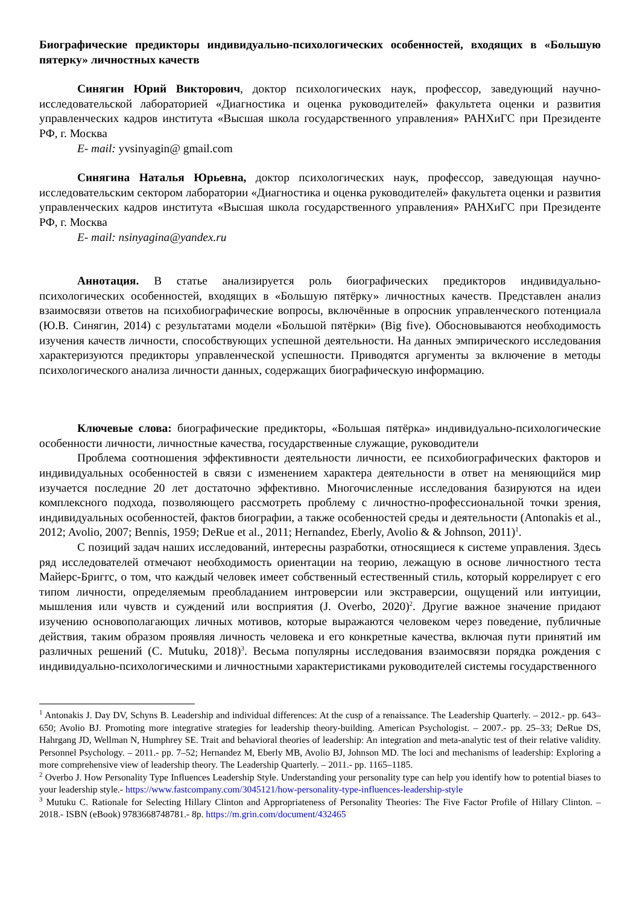Биографические предикторы индивидуально-психологических особенностей, входящих в «Большую пятерку» личностных качеств
Синягин Юрий Викторович, доктор психологических наук, профессор, заведующий научно-исследовательской лабораторией «Диагностика и оценка руководителей» факультета оценки и развития управленческих кадров института «Высшая школа государственного управления» РАНХиГС при Президенте РФ, г. Москва
E- mail: yvsinyagin@ gmail.com
Синягина Наталья Юрьевна, доктор психологических наук, профессор, заведующая научно-исследовательским сектором лаборатории «Диагностика и оценка руководителей» факультета оценки и развития управленческих кадров института «Высшая школа государственного управления» РАНХиГС при Президенте РФ, г. Москва
E- mail: nsinyagina@yandex.ru
Аннотация. В статье анализируется роль биографических предикторов индивидуально-психологических особенностей, входящих в «Большую пятёрку» личностных качеств. Представлен анализ взаимосвязи ответов на психобиографические вопросы, включённые в опросник управленческого потенциала (Ю.В. Синягин, 2014) с результатами модели «Большой пятёрки» (Big five). Обосновываются необходимость изучения качеств личности, способствующих успешной деятельности. На данных эмпирического исследования характеризуются предикторы управленческой успешности. Приводятся аргументы за включение в методы психологического анализа личности данных, содержащих биографическую информацию.
Ключевые слова: биографические предикторы, «Большая пятёрка» индивидуально-психологические особенности личности, личностные качества, государственные служащие, руководители
Проблема соотношения эффективности деятельности личности, ее психобиографических факторов и индивидуальных особенностей в связи с изменением характера деятельности в ответ на меняющийся мир изучается последние 20 лет достаточно эффективно. Многочисленные исследования базируются на идеи комплексного подхода, позволяющего рассмотреть проблему с личностно-профессиональной точки зрения, индивидуальных особенностей, фактов биографии, а также особенностей среды и деятельности (Antonakis et al., 2012; Avolio, 2007; Bennis, 1959; DeRue et al., 2011; Hernandez, Eberly, Avolio & & Johnson, 2011)<sup>1</sup>.
С позиций задач наших исследований, интересны разработки, относящиеся к системе управления. Здесь ряд исследователей отмечают необходимость ориентации на теорию, лежащую в основе личностного теста Майерс-Бриггс, о том, что каждый человек имеет собственный естественный стиль, который коррелирует с его типом личности, определяемым преобладанием интроверсии или экстраверсии, ощущений или интуиции, мышления или чувств и суждений или восприятия (J. Overbo, 2020)<sup>2</sup>. Другие важное значение придают изучению основополагающих личных мотивов, которые выражаются человеком через поведение, публичные действия, таким образом проявляя личность человека и его конкретные качества, включая пути принятий им различных решений (C. Mutuku, 2018)<sup>3</sup>. Весьма популярны исследования взаимосвязи порядка рождения с индивидуально-психологическими и личностными характеристиками руководителей системы государственного
<sup>1</sup> Antonakis J. Day DV, Schyns B. Leadership and individual differences: At the cusp of a renaissance. The Leadership Quarterly. – 2012.- pp. 643–650; Avolio BJ. Promoting more integrative strategies for leadership theory-building. American Psychologist. – 2007.- pp. 25–33; DeRue DS, Hahrgang JD, Wellman N, Humphrey SE. Trait and behavioral theories of leadership: An integration and meta-analytic test of their relative validity. Personnel Psychology. – 2011.- pp. 7–52; Hernandez M, Eberly MB, Avolio BJ, Johnson MD. The loci and mechanisms of leadership: Exploring a more comprehensive view of leadership theory. The Leadership Quarterly. – 2011.- pp. 1165–1185.
<sup>2</sup> Overbo J. How Personality Type Influences Leadership Style. Understanding your personality type can help you identify how to potential biases to your leadership style.- https://www.fastcompany.com/3045121/how-personality-type-influences-leadership-style
<sup>3</sup> Mutuku C. Rationale for Selecting Hillary Clinton and Appropriateness of Personality Theories: The Five Factor Profile of Hillary Clinton. – 2018.- ISBN (eBook) 9783668748781.- 8р. https://m.grin.com/document/432465